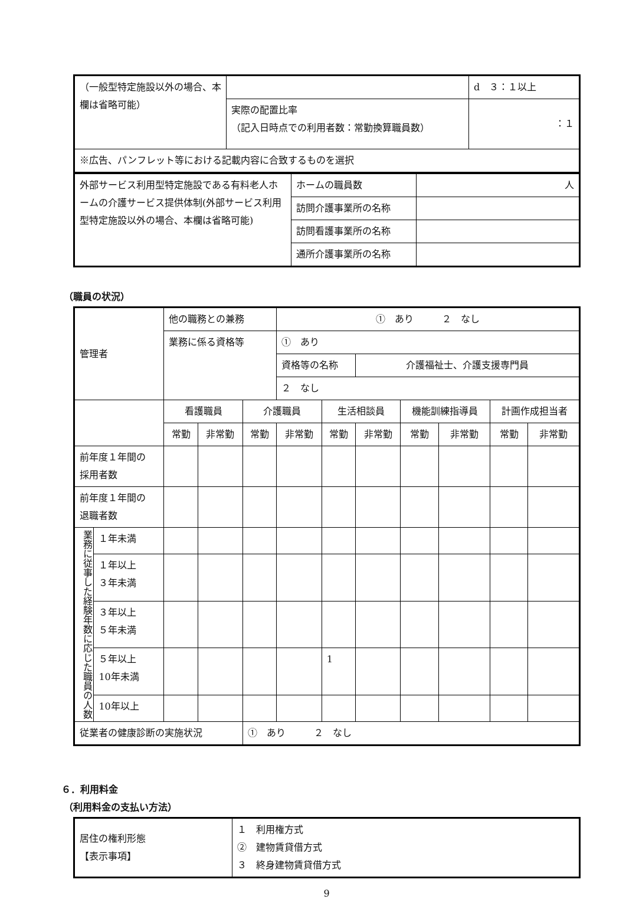| （一般型特定施設以外の場合、本欄は省略可能） | | d ３：１以上 |
| | 実際の配置比率 （記入日時点での利用者数：常勤換算職員数） | ：１ |
| ※広告、パンフレット等における記載内容に合致するものを選択 | | |
| 外部サービス利用型特定施設である有料老人ホームの介護サービス提供体制(外部サービス利用型特定施設以外の場合、本欄は省略可能) | ホームの職員数 | 人 |
| | 訪問介護事業所の名称 | |
| | 訪問看護事業所の名称 | |
| | 通所介護事業所の名称 | |
（職員の状況）
| 管理者 | | 他の職務との兼務 | | | ① あり ２ なし | | | | | | |
| | | 業務に係る資格等 | | | ① あり | | | | | | |
| | | | | | 資格等の名称 | | 介護福祉士、介護支援専門員 | | | | |
| | | | | | ２ なし | | | | | | |
| | | 看護職員 | | 介護職員 | | 生活相談員 | | 機能訓練指導員 | | 計画作成担当者 | |
| | | 常勤 | 非常勤 | 常勤 | 非常勤 | 常勤 | 非常勤 | 常勤 | 非常勤 | 常勤 | 非常勤 |
| 前年度１年間の 採用者数 | | | | | | | | | | | |
| 前年度１年間の 退職者数 | | | | | | | | | | | |
| 業務に従事した経験年数に応じた職員の人数 | １年未満 | | | | | | | | | | |
| | １年以上 ３年未満 | | | | | | | | | | |
| | ３年以上 ５年未満 | | | | | | | | | | |
| | ５年以上 10年未満 | | | | | 1 | | | | | |
| | 10年以上 | | | | | | | | | | |
| 従業者の健康診断の実施状況 | | | | ① あり ２ なし | | | | | | | |
６．利用料金
（利用料金の支払い方法）
| 居住の権利形態 【表示事項】 | １ 利用権方式 ② 建物賃貸借方式 ３ 終身建物賃貸借方式 |
9